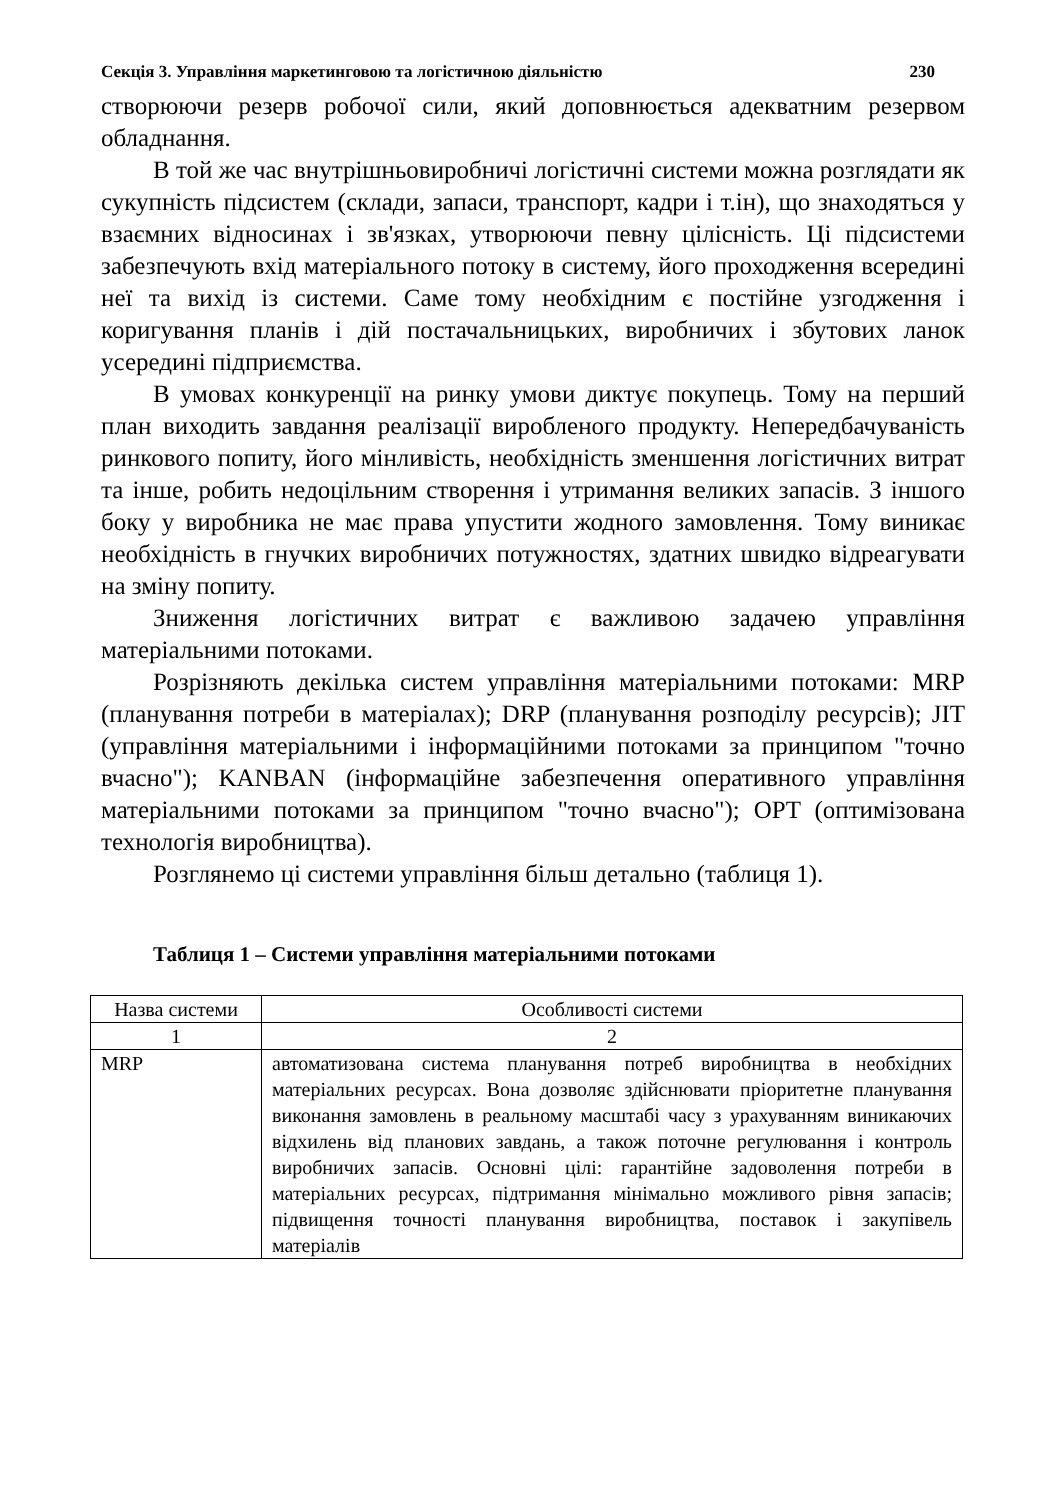Секція 3. Управління маркетинговою та логістичною діяльністю 230
створюючи резерв робочої сили, який доповнюється адекватним резервом обладнання.
В той же час внутрішньовиробничі логістичні системи можна розглядати як сукупність підсистем (склади, запаси, транспорт, кадри і т.ін), що знаходяться у взаємних відносинах і зв'язках, утворюючи певну цілісність. Ці підсистеми забезпечують вхід матеріального потоку в систему, його проходження всередині неї та вихід із системи. Саме тому необхідним є постійне узгодження і коригування планів і дій постачальницьких, виробничих і збутових ланок усередині підприємства.
В умовах конкуренції на ринку умови диктує покупець. Тому на перший план виходить завдання реалізації виробленого продукту. Непередбачуваність ринкового попиту, його мінливість, необхідність зменшення логістичних витрат та інше, робить недоцільним створення і утримання великих запасів. З іншого боку у виробника не має права упустити жодного замовлення. Тому виникає необхідність в гнучких виробничих потужностях, здатних швидко відреагувати на зміну попиту.
Зниження логістичних витрат є важливою задачею управління матеріальними потоками.
Розрізняють декілька систем управління матеріальними потоками: MRP (планування потреби в матеріалах); DRP (планування розподілу ресурсів); JIT (управління матеріальними і інформаційними потоками за принципом "точно вчасно"); KANBAN (інформаційне забезпечення оперативного управління матеріальними потоками за принципом "точно вчасно"); OPT (оптимізована технологія виробництва).
Розглянемо ці системи управління більш детально (таблиця 1).
Таблиця 1 – Системи управління матеріальними потоками
| Назва системи | Особливості системи |
| 1 | 2 |
| MRP | автоматизована система планування потреб виробництва в необхідних матеріальних ресурсах. Вона дозволяє здійснювати пріоритетне планування виконання замовлень в реальному масштабі часу з урахуванням виникаючих відхилень від планових завдань, а також поточне регулювання і контроль виробничих запасів. Основні цілі: гарантійне задоволення потреби в матеріальних ресурсах, підтримання мінімально можливого рівня запасів; підвищення точності планування виробництва, поставок і закупівель матеріалів |